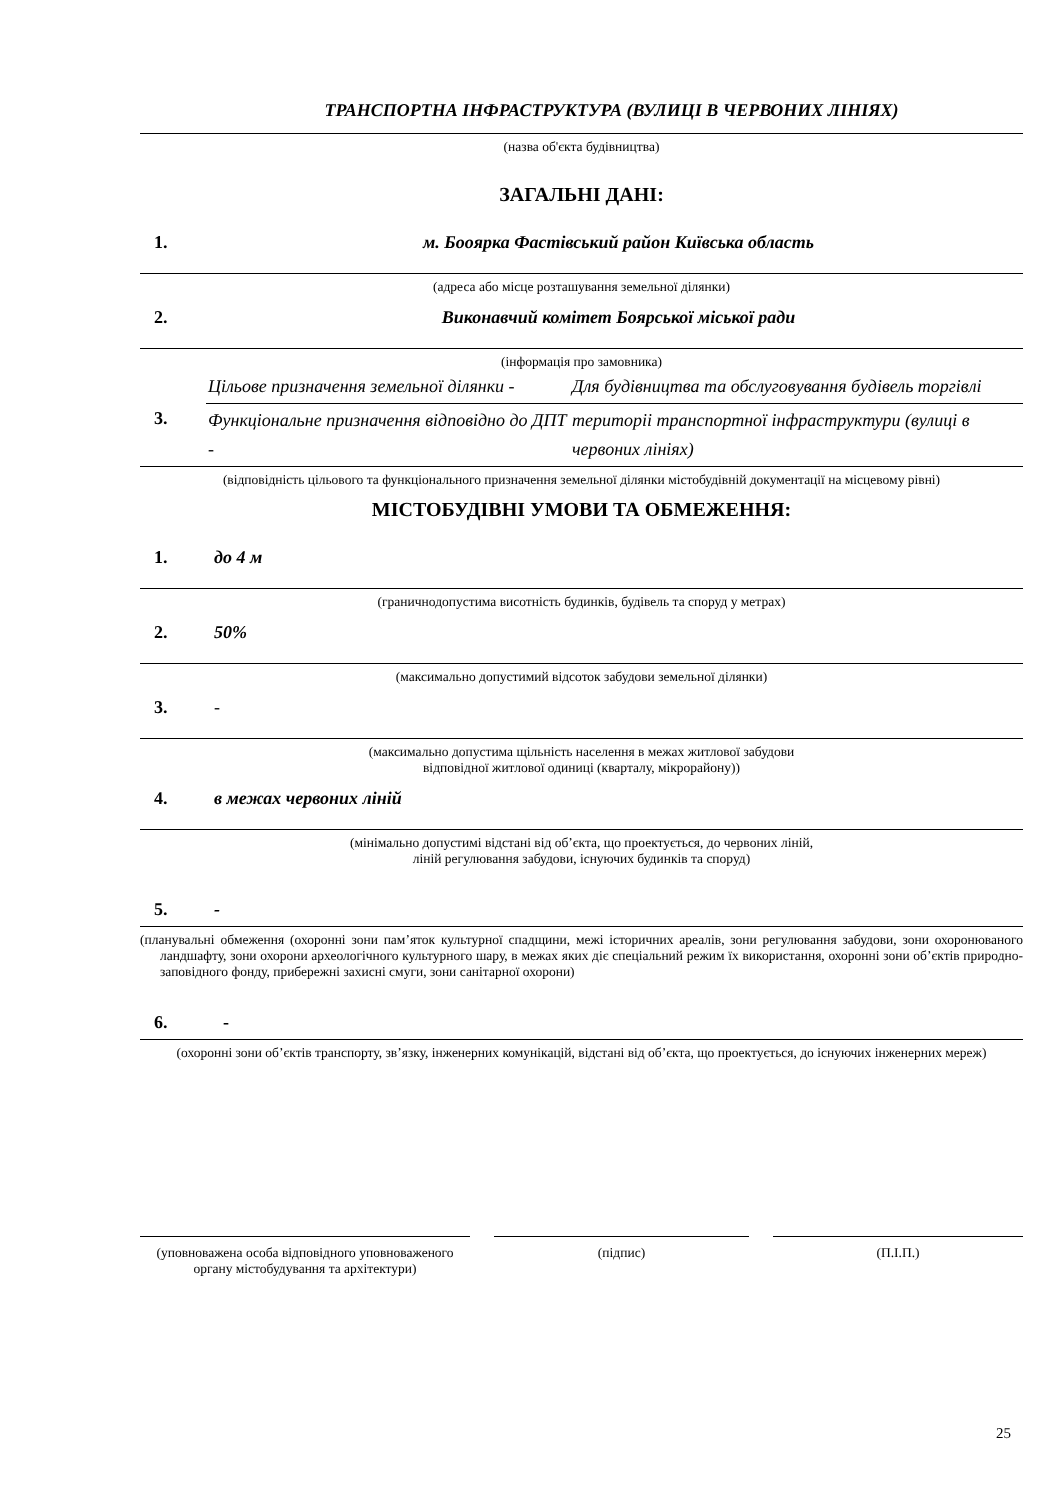ТРАНСПОРТНА ІНФРАСТРУКТУРА (ВУЛИЦІ В ЧЕРВОНИХ ЛІНІЯХ)
(назва об'єкта будівництва)
ЗАГАЛЬНІ ДАНІ:
1. м. Боoярка Фастівський район Київська область
(адреса або місце розташування земельної ділянки)
2. Виконавчий комітет Боярської міської ради
(інформація про замовника)
| 3. | Цільове призначення земельної ділянки - | Для будівництва та обслуговування будівель торгівлі |
| | Функціональне призначення відповідно до ДПТ - | територіі транспортної інфраструктури (вулиці в червоних лініях) |
(відповідність цільового та функціонального призначення земельної ділянки містобудівній документації на місцевому рівні)
МІСТОБУДІВНІ УМОВИ ТА ОБМЕЖЕННЯ:
1. до 4 м
(граничнодопустима висотність будинків, будівель та споруд у метрах)
2. 50%
(максимально допустимий відсоток забудови земельної ділянки)
3. -
(максимально допустима щільність населення в межах житлової забудови
відповідної житлової одиниці (кварталу, мікрорайону))
4. в межах червоних ліній
(мінімально допустимі відстані від об’єкта, що проектується, до червоних ліній,
ліній регулювання забудови, існуючих будинків та споруд)
5. -
(планувальні обмеження (охоронні зони пам’яток культурної спадщини, межі історичних ареалів, зони регулювання забудови, зони охоронюваного ландшафту, зони охорони археологічного культурного шару, в межах яких діє спеціальний режим їх використання, охоронні зони об’єктів природно-заповідного фонду, прибережні захисні смуги, зони санітарної охорони)
6. -
(охоронні зони об’єктів транспорту, зв’язку, інженерних комунікацій, відстані від об’єкта, що проектується, до існуючих інженерних мереж)
(уповноважена особа відповідного уповноваженого органу містобудування та архітектури)
(підпис) (П.І.П.)
25